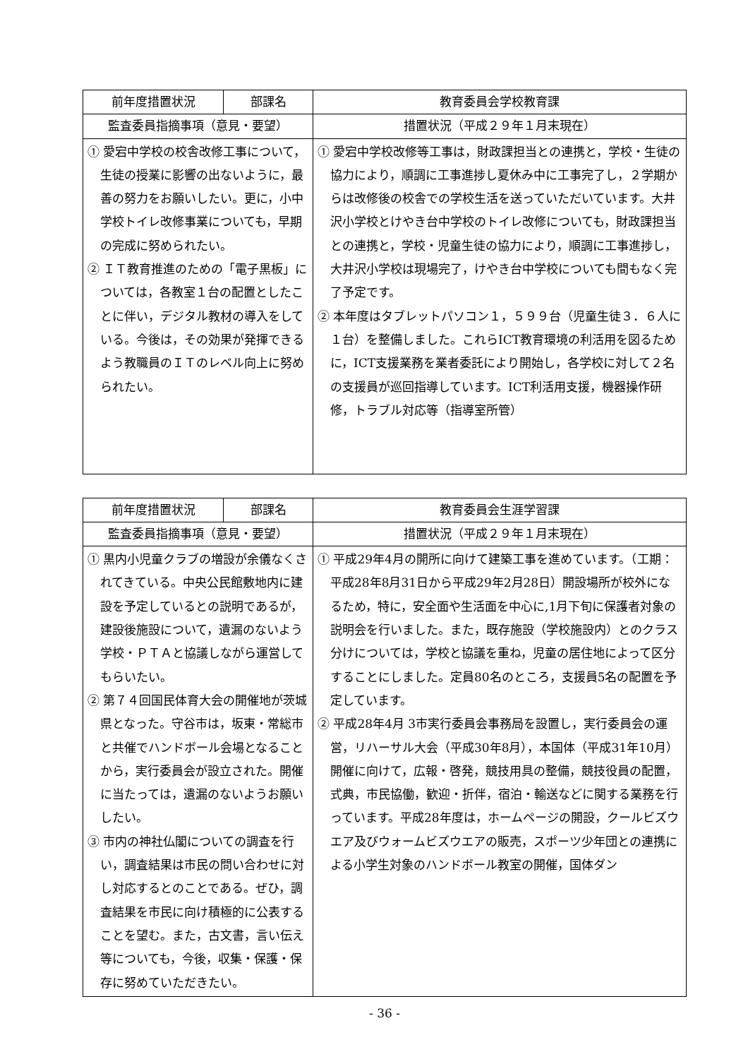| 前年度措置状況 | 部課名 | 教育委員会学校教育課 |
| --- | --- | --- |
| 監査委員指摘事項（意見・要望） | | 措置状況（平成２９年１月末現在） |
| ① 愛宕中学校の校舎改修工事について，生徒の授業に影響の出ないように，最善の努力をお願いしたい。更に，小中学校トイレ改修事業についても，早期の完成に努められたい。 ② ＩＴ教育推進のための「電子黒板」については，各教室１台の配置としたことに伴い，デジタル教材の導入をしている。今後は，その効果が発揮できるよう教職員のＩＴのレベル向上に努められたい。 | | ① 愛宕中学校改修等工事は，財政課担当との連携と，学校・生徒の協力により，順調に工事進捗し夏休み中に工事完了し，２学期からは改修後の校舎での学校生活を送っていただいています。大井沢小学校とけやき台中学校のトイレ改修についても，財政課担当との連携と，学校・児童生徒の協力により，順調に工事進捗し，大井沢小学校は現場完了，けやき台中学校についても間もなく完了予定です。 ② 本年度はタブレットパソコン１，５９９台（児童生徒３．６人に１台）を整備しました。これらICT教育環境の利活用を図るために，ICT支援業務を業者委託により開始し，各学校に対して２名の支援員が巡回指導しています。ICT利活用支援，機器操作研修，トラブル対応等（指導室所管） |
| 前年度措置状況 | 部課名 | 教育委員会生涯学習課 |
| --- | --- | --- |
| 監査委員指摘事項（意見・要望） | | 措置状況（平成２９年１月末現在） |
| ① 黒内小児童クラブの増設が余儀なくされてきている。中央公民館敷地内に建設を予定しているとの説明であるが，建設後施設について，遺漏のないよう学校・ＰＴＡと協議しながら運営してもらいたい。 ② 第７４回国民体育大会の開催地が茨城県となった。守谷市は，坂東・常総市と共催でハンドボール会場となることから，実行委員会が設立された。開催に当たっては，遺漏のないようお願いしたい。 ③ 市内の神社仏閣についての調査を行い，調査結果は市民の問い合わせに対し対応するとのことである。ぜひ，調査結果を市民に向け積極的に公表することを望む。また，古文書，言い伝え等についても，今後，収集・保護・保存に努めていただきたい。 | | ① 平成29年4月の開所に向けて建築工事を進めています。（工期：平成28年8月31日から平成29年2月28日）開設場所が校外になるため，特に，安全面や生活面を中心に,1月下旬に保護者対象の説明会を行いました。また，既存施設（学校施設内）とのクラス分けについては，学校と協議を重ね，児童の居住地によって区分することにしました。定員80名のところ，支援員5名の配置を予定しています。 ② 平成28年4月 3市実行委員会事務局を設置し，実行委員会の運営，リハーサル大会（平成30年8月），本国体（平成31年10月）開催に向けて，広報・啓発，競技用具の整備，競技役員の配置，式典，市民協働，歓迎・折伴，宿泊・輸送などに関する業務を行っています。平成28年度は，ホームページの開設，クールビズウエア及びウォームビズウエアの販売，スポーツ少年団との連携による小学生対象のハンドボール教室の開催，国体ダン |
- 36 -